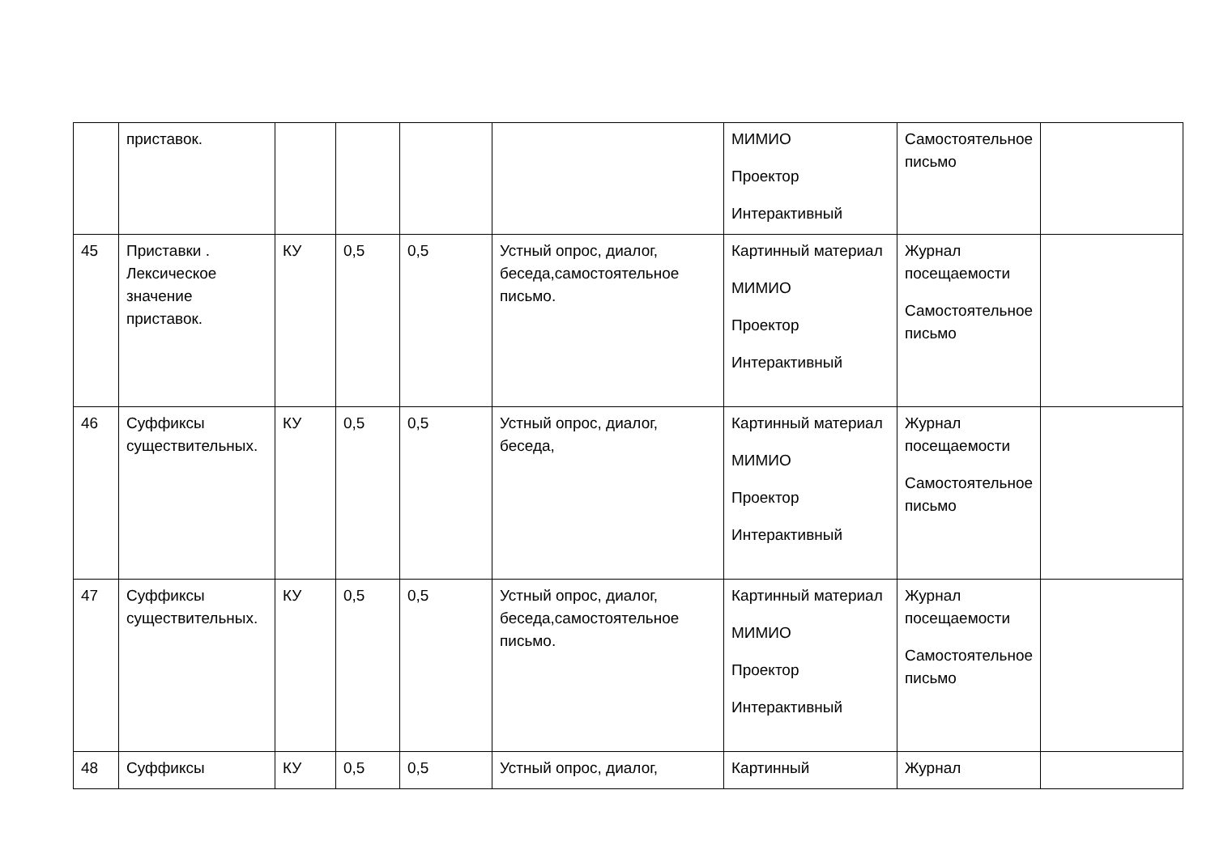| | приставок. | | | | | МИМИО Проектор Интерактивный | Самостоятельное письмо | |
| 45 | Приставки . Лексическое значение приставок. | КУ | 0,5 | 0,5 | Устный опрос, диалог, беседа,самостоятельное письмо. | Картинный материал МИМИО Проектор Интерактивный | Журнал посещаемости Самостоятельное письмо | |
| 46 | Суффиксы существительных. | КУ | 0,5 | 0,5 | Устный опрос, диалог, беседа, | Картинный материал МИМИО Проектор Интерактивный | Журнал посещаемости Самостоятельное письмо | |
| 47 | Суффиксы существительных. | КУ | 0,5 | 0,5 | Устный опрос, диалог, беседа,самостоятельное письмо. | Картинный материал МИМИО Проектор Интерактивный | Журнал посещаемости Самостоятельное письмо | |
| 48 | Суффиксы | КУ | 0,5 | 0,5 | Устный опрос, диалог, | Картинный | Журнал | |